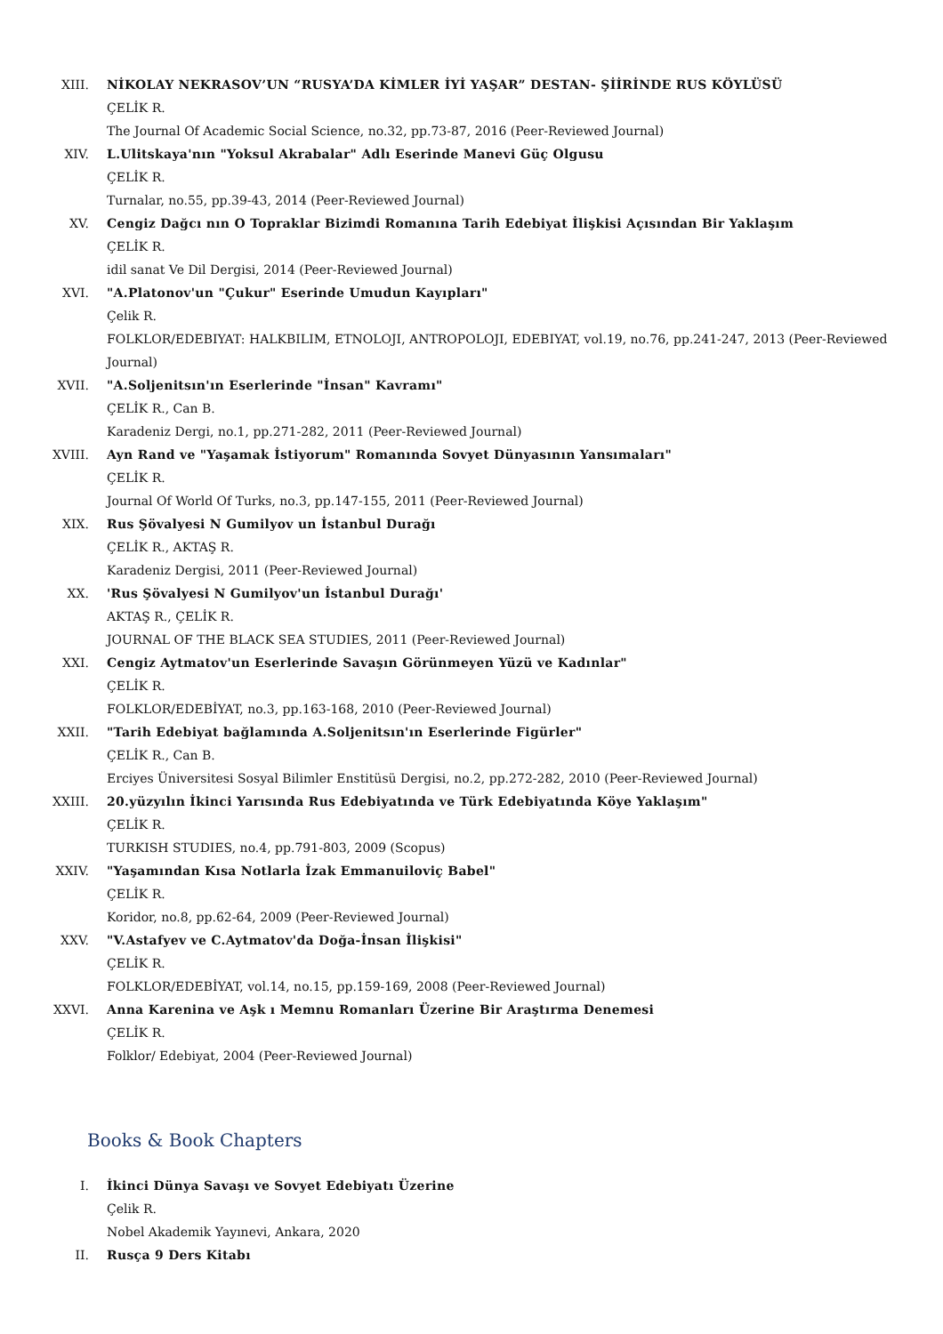XIII. NİKOLAY NEKRASOV’UN “RUSYA’DA KİMLER İYİ YAŞAR” DESTAN- ŞİİRİNDE RUS KÖYLÜSÜ
ÇELİK R.
The Journal Of Academic Social Science, no.32, pp.73-87, 2016 (Peer-Reviewed Journal)
XIV. L.Ulitskaya'nın "Yoksul Akrabalar" Adlı Eserinde Manevi Güç Olgusu
ÇELİK R.
Turnalar, no.55, pp.39-43, 2014 (Peer-Reviewed Journal)
XV. Cengiz Dağcı nın O Topraklar Bizimdi Romanına Tarih Edebiyat İlişkisi Açısından Bir Yaklaşım
ÇELİK R.
idil sanat Ve Dil Dergisi, 2014 (Peer-Reviewed Journal)
XVI. "A.Platonov'un "Çukur" Eserinde Umudun Kayıpları"
Çelik R.
FOLKLOR/EDEBIYAT: HALKBILIM, ETNOLOJI, ANTROPOLOJI, EDEBIYAT, vol.19, no.76, pp.241-247, 2013 (Peer-Reviewed Journal)
XVII. "A.Soljenitsın'ın Eserlerinde "İnsan" Kavramı"
ÇELİK R., Can B.
Karadeniz Dergi, no.1, pp.271-282, 2011 (Peer-Reviewed Journal)
XVIII. Ayn Rand ve "Yaşamak İstiyorum" Romanında Sovyet Dünyasının Yansımaları"
ÇELİK R.
Journal Of World Of Turks, no.3, pp.147-155, 2011 (Peer-Reviewed Journal)
XIX. Rus Şövalyesi N Gumilyov un İstanbul Durağı
ÇELİK R., AKTAŞ R.
Karadeniz Dergisi, 2011 (Peer-Reviewed Journal)
XX. 'Rus Şövalyesi N Gumilyov'un İstanbul Durağı'
AKTAŞ R., ÇELİK R.
JOURNAL OF THE BLACK SEA STUDIES, 2011 (Peer-Reviewed Journal)
XXI. Cengiz Aytmatov'un Eserlerinde Savaşın Görünmeyen Yüzü ve Kadınlar"
ÇELİK R.
FOLKLOR/EDEBİYAT, no.3, pp.163-168, 2010 (Peer-Reviewed Journal)
XXII. "Tarih Edebiyat bağlamında A.Soljenitsın'ın Eserlerinde Figürler"
ÇELİK R., Can B.
Erciyes Üniversitesi Sosyal Bilimler Enstitüsü Dergisi, no.2, pp.272-282, 2010 (Peer-Reviewed Journal)
XXIII. 20.yüzyılın İkinci Yarısında Rus Edebiyatında ve Türk Edebiyatında Köye Yaklaşım"
ÇELİK R.
TURKISH STUDIES, no.4, pp.791-803, 2009 (Scopus)
XXIV. "Yaşamından Kısa Notlarla İzak Emmanuiloviç Babel"
ÇELİK R.
Koridor, no.8, pp.62-64, 2009 (Peer-Reviewed Journal)
XXV. "V.Astafyev ve C.Aytmatov'da Doğa-İnsan İlişkisi"
ÇELİK R.
FOLKLOR/EDEBİYAT, vol.14, no.15, pp.159-169, 2008 (Peer-Reviewed Journal)
XXVI. Anna Karenina ve Aşk ı Memnu Romanları Üzerine Bir Araştırma Denemesi
ÇELİK R.
Folklor/ Edebiyat, 2004 (Peer-Reviewed Journal)
Books & Book Chapters
I. İkinci Dünya Savaşı ve Sovyet Edebiyatı Üzerine
Çelik R.
Nobel Akademik Yayınevi, Ankara, 2020
II. Rusça 9 Ders Kitabı